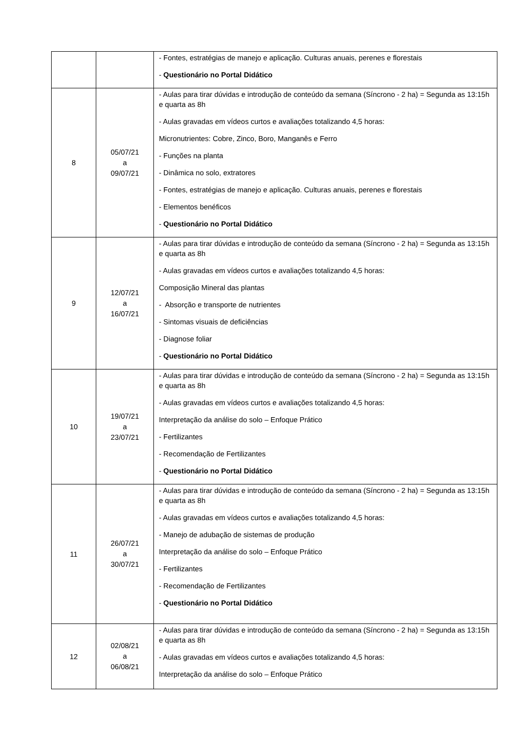| | | - Fontes, estratégias de manejo e aplicação. Culturas anuais, perenes e florestais - Questionário no Portal Didático |
| 8 | 05/07/21 a 09/07/21 | - Aulas para tirar dúvidas e introdução de conteúdo da semana (Síncrono - 2 ha) = Segunda as 13:15h e quarta as 8h - Aulas gravadas em vídeos curtos e avaliações totalizando 4,5 horas: Micronutrientes: Cobre, Zinco, Boro, Manganês e Ferro - Funções na planta - Dinâmica no solo, extratores - Fontes, estratégias de manejo e aplicação. Culturas anuais, perenes e florestais - Elementos benéficos - Questionário no Portal Didático |
| 9 | 12/07/21 a 16/07/21 | - Aulas para tirar dúvidas e introdução de conteúdo da semana (Síncrono - 2 ha) = Segunda as 13:15h e quarta as 8h - Aulas gravadas em vídeos curtos e avaliações totalizando 4,5 horas: Composição Mineral das plantas - Absorção e transporte de nutrientes - Sintomas visuais de deficiências - Diagnose foliar - Questionário no Portal Didático |
| 10 | 19/07/21 a 23/07/21 | - Aulas para tirar dúvidas e introdução de conteúdo da semana (Síncrono - 2 ha) = Segunda as 13:15h e quarta as 8h - Aulas gravadas em vídeos curtos e avaliações totalizando 4,5 horas: Interpretação da análise do solo – Enfoque Prático - Fertilizantes - Recomendação de Fertilizantes - Questionário no Portal Didático |
| 11 | 26/07/21 a 30/07/21 | - Aulas para tirar dúvidas e introdução de conteúdo da semana (Síncrono - 2 ha) = Segunda as 13:15h e quarta as 8h - Aulas gravadas em vídeos curtos e avaliações totalizando 4,5 horas: - Manejo de adubação de sistemas de produção Interpretação da análise do solo – Enfoque Prático - Fertilizantes - Recomendação de Fertilizantes - Questionário no Portal Didático |
| 12 | 02/08/21 a 06/08/21 | - Aulas para tirar dúvidas e introdução de conteúdo da semana (Síncrono - 2 ha) = Segunda as 13:15h e quarta as 8h - Aulas gravadas em vídeos curtos e avaliações totalizando 4,5 horas: Interpretação da análise do solo – Enfoque Prático |